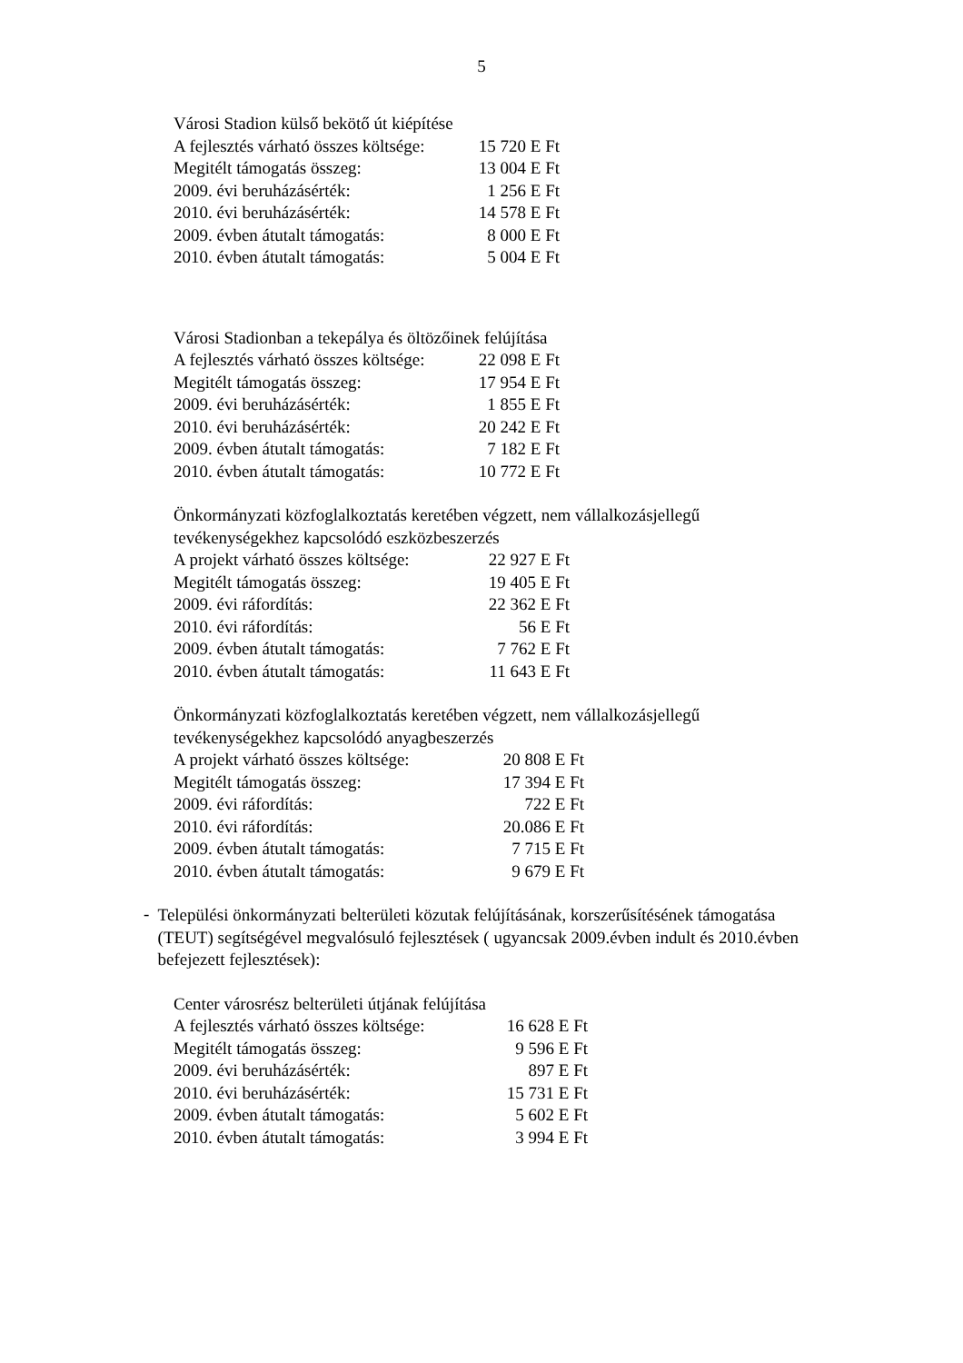5
Városi Stadion külső bekötő út kiépítése
| A fejlesztés várható összes költsége: | 15 720 E Ft |
| Megitélt támogatás összeg: | 13 004 E Ft |
| 2009. évi beruházásérték: | 1 256 E Ft |
| 2010. évi beruházásérték: | 14 578 E Ft |
| 2009. évben átutalt támogatás: | 8 000 E Ft |
| 2010. évben átutalt támogatás: | 5 004 E Ft |
Városi Stadionban a tekepálya és öltözőinek felújítása
| A fejlesztés várható összes költsége: | 22 098 E Ft |
| Megitélt támogatás összeg: | 17 954 E Ft |
| 2009. évi beruházásérték: | 1 855 E Ft |
| 2010. évi beruházásérték: | 20 242 E Ft |
| 2009. évben átutalt támogatás: | 7 182 E Ft |
| 2010. évben átutalt támogatás: | 10 772 E Ft |
Önkormányzati közfoglalkoztatás keretében végzett, nem vállalkozásjellegű
tevékenységekhez kapcsolódó eszközbeszerzés
| A projekt várható összes költsége: | 22 927 E Ft |
| Megitélt támogatás összeg: | 19 405 E Ft |
| 2009. évi ráfordítás: | 22 362 E Ft |
| 2010. évi ráfordítás: | 56 E Ft |
| 2009. évben átutalt támogatás: | 7 762 E Ft |
| 2010. évben átutalt támogatás: | 11 643 E Ft |
Önkormányzati közfoglalkoztatás keretében végzett, nem vállalkozásjellegű
tevékenységekhez kapcsolódó anyagbeszerzés
| A projekt várható összes költsége: | 20 808 E Ft |
| Megitélt támogatás összeg: | 17 394 E Ft |
| 2009. évi ráfordítás: | 722 E Ft |
| 2010. évi ráfordítás: | 20.086 E Ft |
| 2009. évben átutalt támogatás: | 7 715 E Ft |
| 2010. évben átutalt támogatás: | 9 679 E Ft |
-
Települési önkormányzati belterületi közutak felújításának, korszerűsítésének támogatása (TEUT) segítségével megvalósuló fejlesztések ( ugyancsak 2009.évben indult és 2010.évben befejezett fejlesztések):
Center városrész belterületi útjának felújítása
| A fejlesztés várható összes költsége: | 16 628 E Ft |
| Megitélt támogatás összeg: | 9 596 E Ft |
| 2009. évi beruházásérték: | 897 E Ft |
| 2010. évi beruházásérték: | 15 731 E Ft |
| 2009. évben átutalt támogatás: | 5 602 E Ft |
| 2010. évben átutalt támogatás: | 3 994 E Ft |